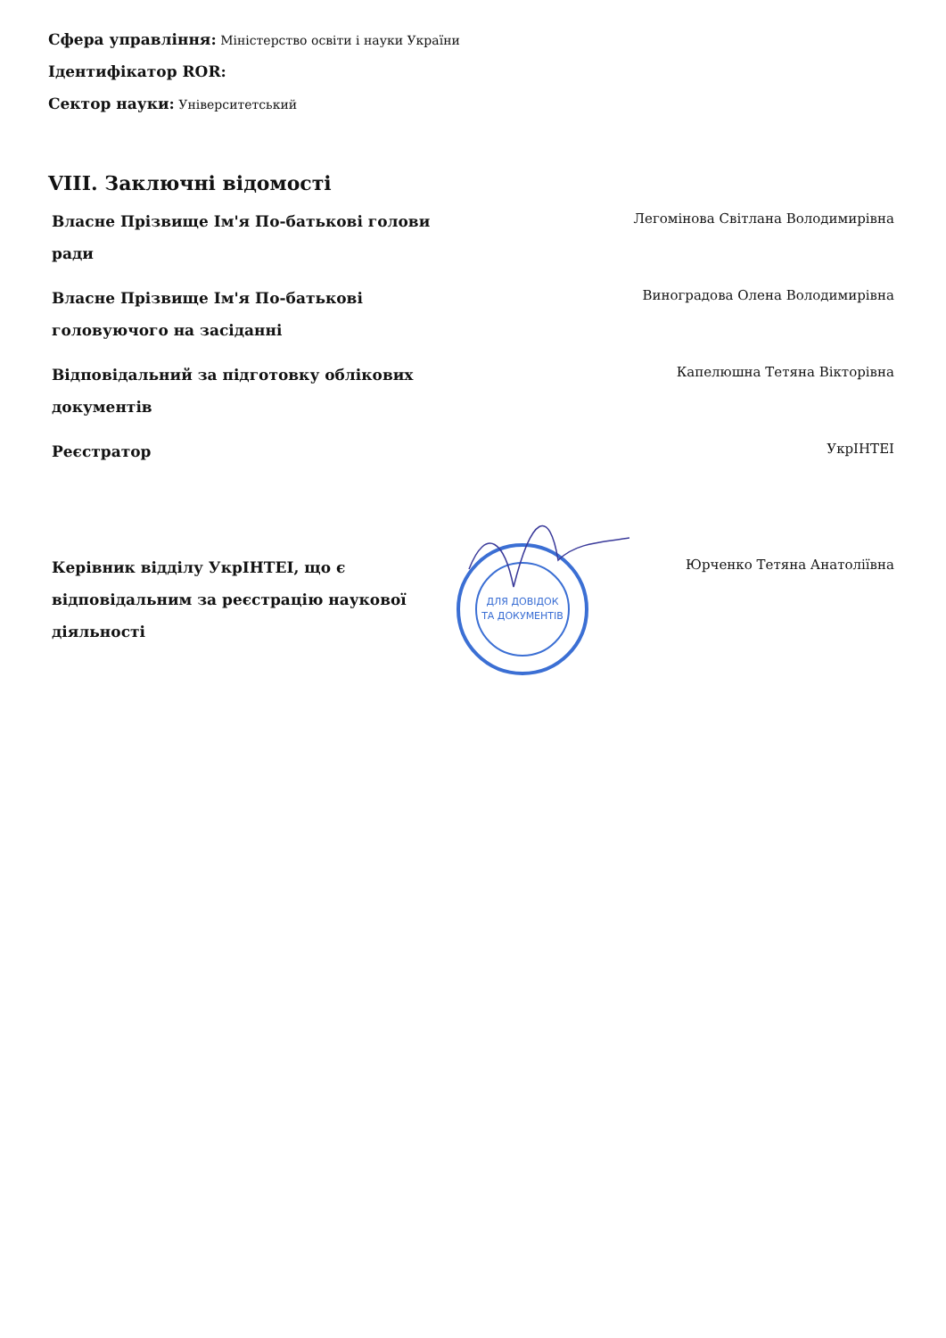Сфера управління: Міністерство освіти і науки України
Ідентифікатор ROR:
Сектор науки: Університетський
VIII. Заключні відомості
| Власне Прізвище Ім'я По-батькові голови ради | | Легомінова Світлана Володимирівна |
| Власне Прізвище Ім'я По-батькові головуючого на засіданні | | Виноградова Олена Володимирівна |
| Відповідальний за підготовку облікових документів | | Капелюшна Тетяна Вікторівна |
| Реєстратор | | УкрІНТЕІ |
| Керівник відділу УкрІНТЕІ, що є відповідальним за реєстрацію наукової діяльності | ДЛЯ ДОВІДОК ТА ДОКУМЕНТІВ | Юрченко Тетяна Анатоліївна |